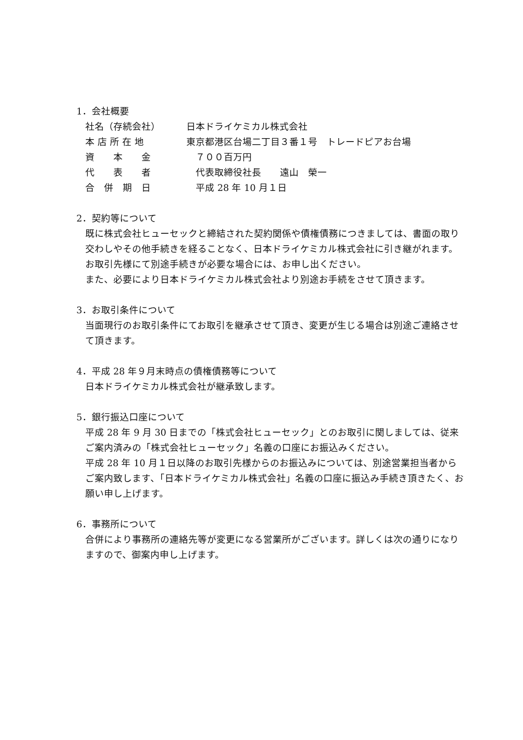1．会社概要
| 社名（存続会社） | 日本ドライケミカル株式会社 |
| 本 店 所 在 地 | 東京都港区台場二丁目３番１号 トレードピアお台場 |
| 資 本 金 | ７００百万円 |
| 代 表 者 | 代表取締役社長 遠山 榮一 |
| 合 併 期 日 | 平成 28 年 10 月１日 |
2．契約等について
既に株式会社ヒューセックと締結された契約関係や債権債務につきましては、書面の取り交わしやその他手続きを経ることなく、日本ドライケミカル株式会社に引き継がれます。
お取引先様にて別途手続きが必要な場合には、お申し出ください。
また、必要により日本ドライケミカル株式会社より別途お手続をさせて頂きます。
3．お取引条件について
当面現行のお取引条件にてお取引を継承させて頂き、変更が生じる場合は別途ご連絡させて頂きます。
4．平成 28 年９月末時点の債権債務等について
日本ドライケミカル株式会社が継承致します。
5．銀行振込口座について
平成 28 年 9 月 30 日までの「株式会社ヒューセック」とのお取引に関しましては、従来ご案内済みの「株式会社ヒューセック」名義の口座にお振込みください。
平成 28 年 10 月１日以降のお取引先様からのお振込みについては、別途営業担当者からご案内致します、「日本ドライケミカル株式会社」名義の口座に振込み手続き頂きたく、お願い申し上げます。
6．事務所について
合併により事務所の連絡先等が変更になる営業所がございます。詳しくは次の通りになりますので、御案内申し上げます。